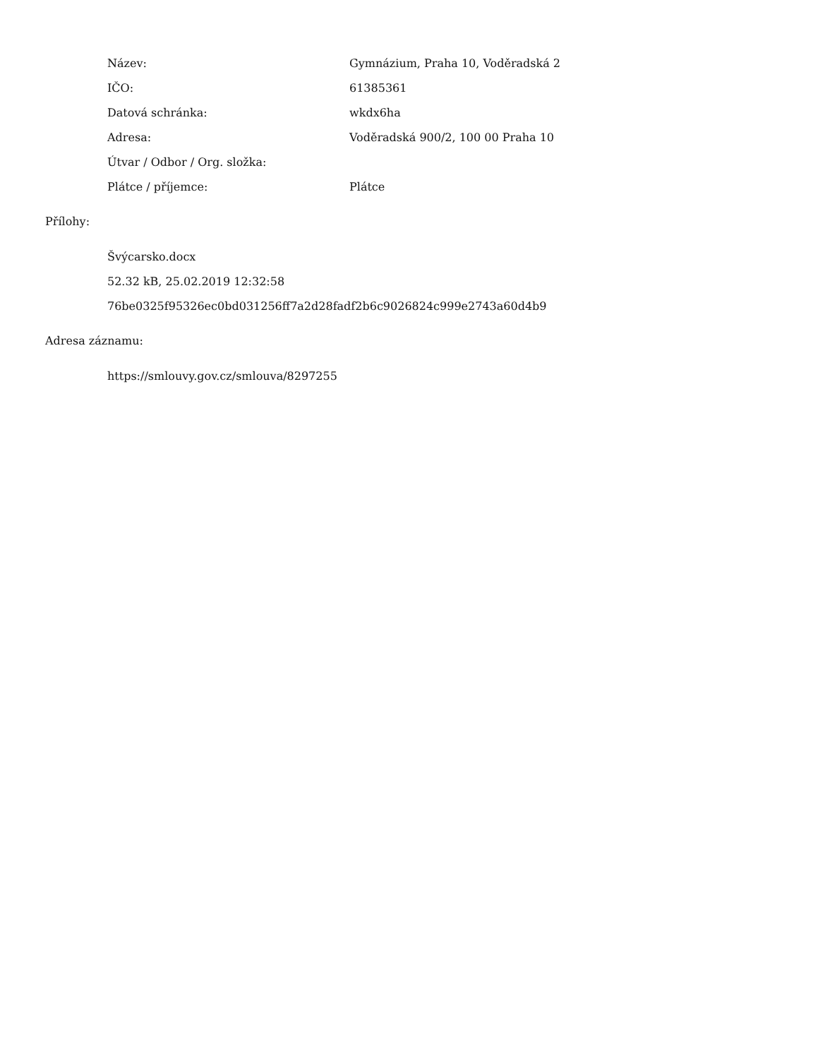| Název: | Gymnázium, Praha 10, Voděradská 2 |
| IČO: | 61385361 |
| Datová schránka: | wkdx6ha |
| Adresa: | Voděradská 900/2, 100 00 Praha 10 |
| Útvar / Odbor / Org. složka: | |
| Plátce / příjemce: | Plátce |
Přílohy:
Švýcarsko.docx
52.32 kB, 25.02.2019 12:32:58
76be0325f95326ec0bd031256ff7a2d28fadf2b6c9026824c999e2743a60d4b9
Adresa záznamu:
https://smlouvy.gov.cz/smlouva/8297255